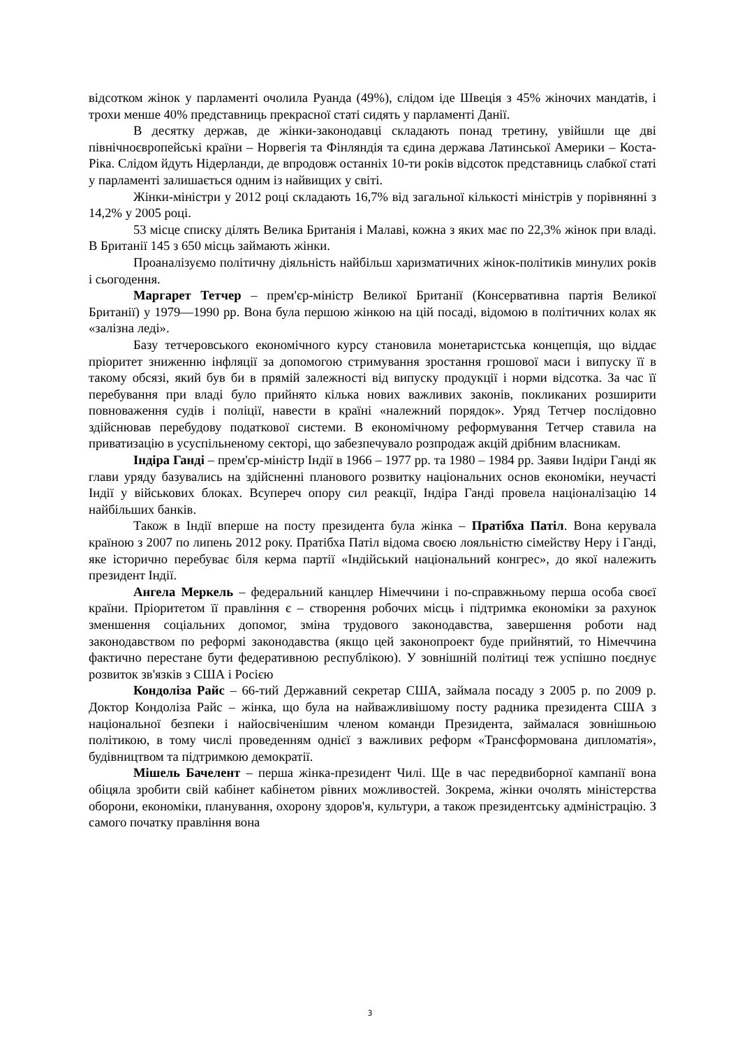відсотком жінок у парламенті очолила Руанда (49%), слідом іде Швеція з 45% жіночих мандатів, і трохи менше 40% представниць прекрасної статі сидять у парламенті Данії.
В десятку держав, де жінки-законодавці складають понад третину, увійшли ще дві північноєвропейські країни – Норвегія та Фінляндія та єдина держава Латинської Америки – Коста-Ріка. Слідом йдуть Нідерланди, де впродовж останніх 10-ти років відсоток представниць слабкої статі у парламенті залишається одним із найвищих у світі.
Жінки-міністри у 2012 році складають 16,7% від загальної кількості міністрів у порівнянні з 14,2% у 2005 році.
53 місце списку ділять Велика Британія і Малаві, кожна з яких має по 22,3% жінок при владі. В Британії 145 з 650 місць займають жінки.
Проаналізуємо політичну діяльність найбільш харизматичних жінок-політиків минулих років і сьогодення.
Маргарет Тетчер – прем'єр-міністр Великої Британії (Консервативна партія Великої Британії) у 1979—1990 рр. Вона була першою жінкою на цій посаді, відомою в політичних колах як «залізна леді».
Базу тетчеровського економічного курсу становила монетаристська концепція, що віддає пріоритет зниженню інфляції за допомогою стримування зростання грошової маси і випуску її в такому обсязі, який був би в прямій залежності від випуску продукції і норми відсотка. За час її перебування при владі було прийнято кілька нових важливих законів, покликаних розширити повноваження судів і поліції, навести в країні «належний порядок». Уряд Тетчер послідовно здійснював перебудову податкової системи. В економічному реформування Тетчер ставила на приватизацію в усуспільненому секторі, що забезпечувало розпродаж акцій дрібним власникам.
Індіра Ганді – прем'єр-міністр Індії в 1966 – 1977 рр. та 1980 – 1984 рр. Заяви Індіри Ганді як глави уряду базувались на здійсненні планового розвитку національних основ економіки, неучасті Індії у військових блоках. Всупереч опору сил реакції, Індіра Ганді провела націоналізацію 14 найбільших банків.
Також в Індії вперше на посту президента була жінка – Пратібха Патіл. Вона керувала країною з 2007 по липень 2012 року. Пратібха Патіл відома своєю лояльністю сімейству Неру і Ганді, яке історично перебуває біля керма партії «Індійський національний конгрес», до якої належить президент Індії.
Ангела Меркель – федеральний канцлер Німеччини і по-справжньому перша особа своєї країни. Пріоритетом її правління є – створення робочих місць і підтримка економіки за рахунок зменшення соціальних допомог, зміна трудового законодавства, завершення роботи над законодавством по реформі законодавства (якщо цей законопроект буде прийнятий, то Німеччина фактично перестане бути федеративною республікою). У зовнішній політиці теж успішно поєднує розвиток зв'язків з США і Росією
Кондоліза Райс – 66-тий Державний секретар США, займала посаду з 2005 р. по 2009 р. Доктор Кондоліза Райс – жінка, що була на найважливішому посту радника президента США з національної безпеки і найосвіченішим членом команди Президента, займалася зовнішньою політикою, в тому числі проведенням однієї з важливих реформ «Трансформована дипломатія», будівництвом та підтримкою демократії.
Мішель Бачелент – перша жінка-президент Чилі. Ще в час передвиборної кампанії вона обіцяла зробити свій кабінет кабінетом рівних можливостей. Зокрема, жінки очолять міністерства оборони, економіки, планування, охорону здоров'я, культури, а також президентську адміністрацію. З самого початку правління вона
3